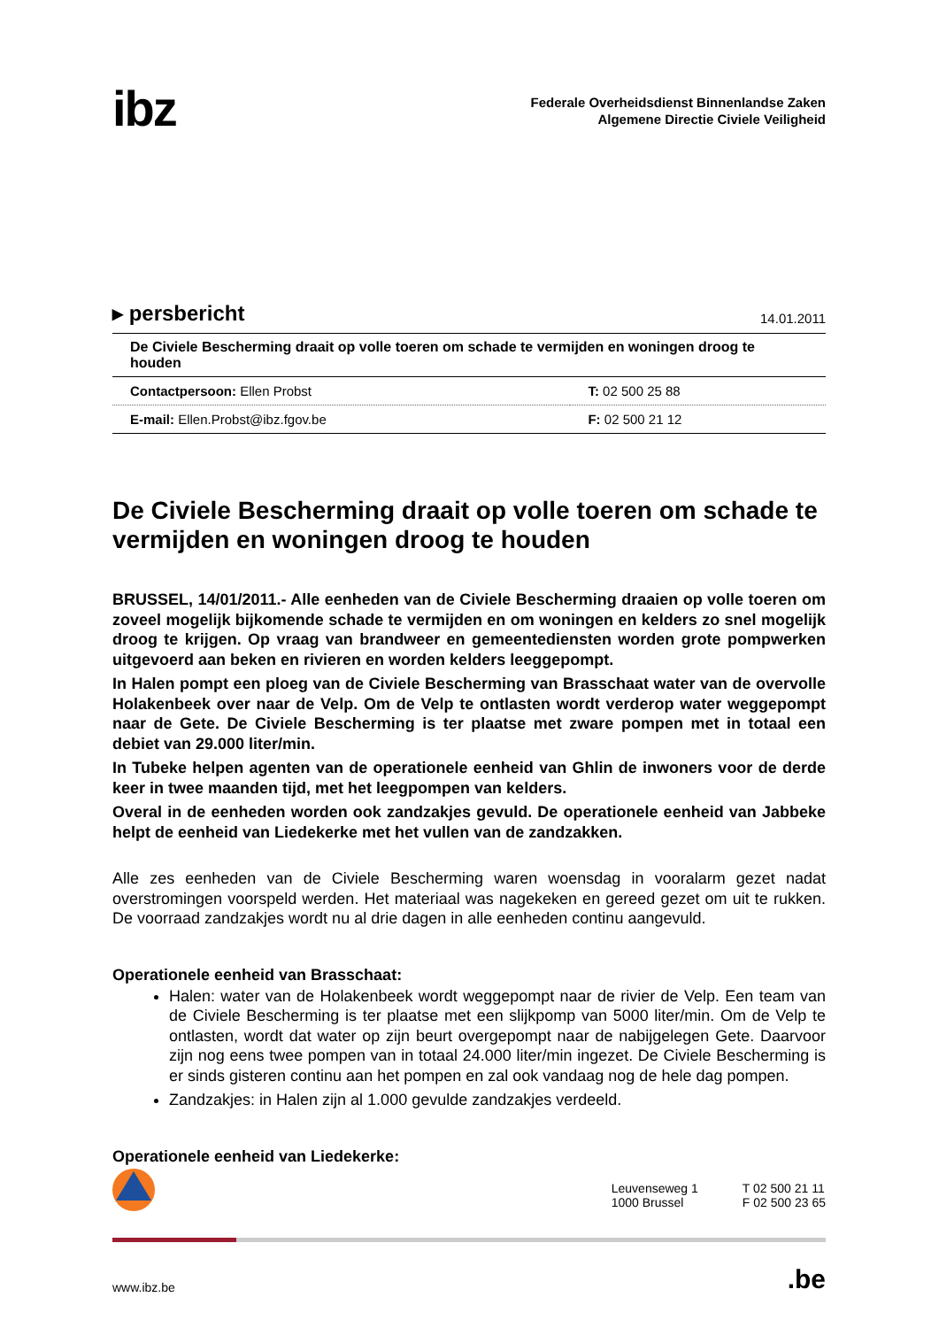ibz
Federale Overheidsdienst Binnenlandse Zaken
Algemene Directie Civiele Veiligheid
▸ persbericht 14.01.2011
De Civiele Bescherming draait op volle toeren om schade te vermijden en woningen droog te houden
| Contactpersoon: Ellen Probst | T: 02 500 25 88 |
| E-mail: Ellen.Probst@ibz.fgov.be | F: 02 500 21 12 |
De Civiele Bescherming draait op volle toeren om schade te vermijden en woningen droog te houden
BRUSSEL, 14/01/2011.- Alle eenheden van de Civiele Bescherming draaien op volle toeren om zoveel mogelijk bijkomende schade te vermijden en om woningen en kelders zo snel mogelijk droog te krijgen. Op vraag van brandweer en gemeentediensten worden grote pompwerken uitgevoerd aan beken en rivieren en worden kelders leeggepompt.
In Halen pompt een ploeg van de Civiele Bescherming van Brasschaat water van de overvolle Holakenbeek over naar de Velp. Om de Velp te ontlasten wordt verderop water weggepompt naar de Gete. De Civiele Bescherming is ter plaatse met zware pompen met in totaal een debiet van 29.000 liter/min.
In Tubeke helpen agenten van de operationele eenheid van Ghlin de inwoners voor de derde keer in twee maanden tijd, met het leegpompen van kelders.
Overal in de eenheden worden ook zandzakjes gevuld. De operationele eenheid van Jabbeke helpt de eenheid van Liedekerke met het vullen van de zandzakken.
Alle zes eenheden van de Civiele Bescherming waren woensdag in vooralarm gezet nadat overstromingen voorspeld werden. Het materiaal was nagekeken en gereed gezet om uit te rukken. De voorraad zandzakjes wordt nu al drie dagen in alle eenheden continu aangevuld.
Operationele eenheid van Brasschaat:
Halen: water van de Holakenbeek wordt weggepompt naar de rivier de Velp. Een team van de Civiele Bescherming is ter plaatse met een slijkpomp van 5000 liter/min. Om de Velp te ontlasten, wordt dat water op zijn beurt overgepompt naar de nabijgelegen Gete. Daarvoor zijn nog eens twee pompen van in totaal 24.000 liter/min ingezet. De Civiele Bescherming is er sinds gisteren continu aan het pompen en zal ook vandaag nog de hele dag pompen.
Zandzakjes: in Halen zijn al 1.000 gevulde zandzakjes verdeeld.
Operationele eenheid van Liedekerke:
Leuvenseweg 1
1000 Brussel
T 02 500 21 11
F 02 500 23 65
www.ibz.be.be